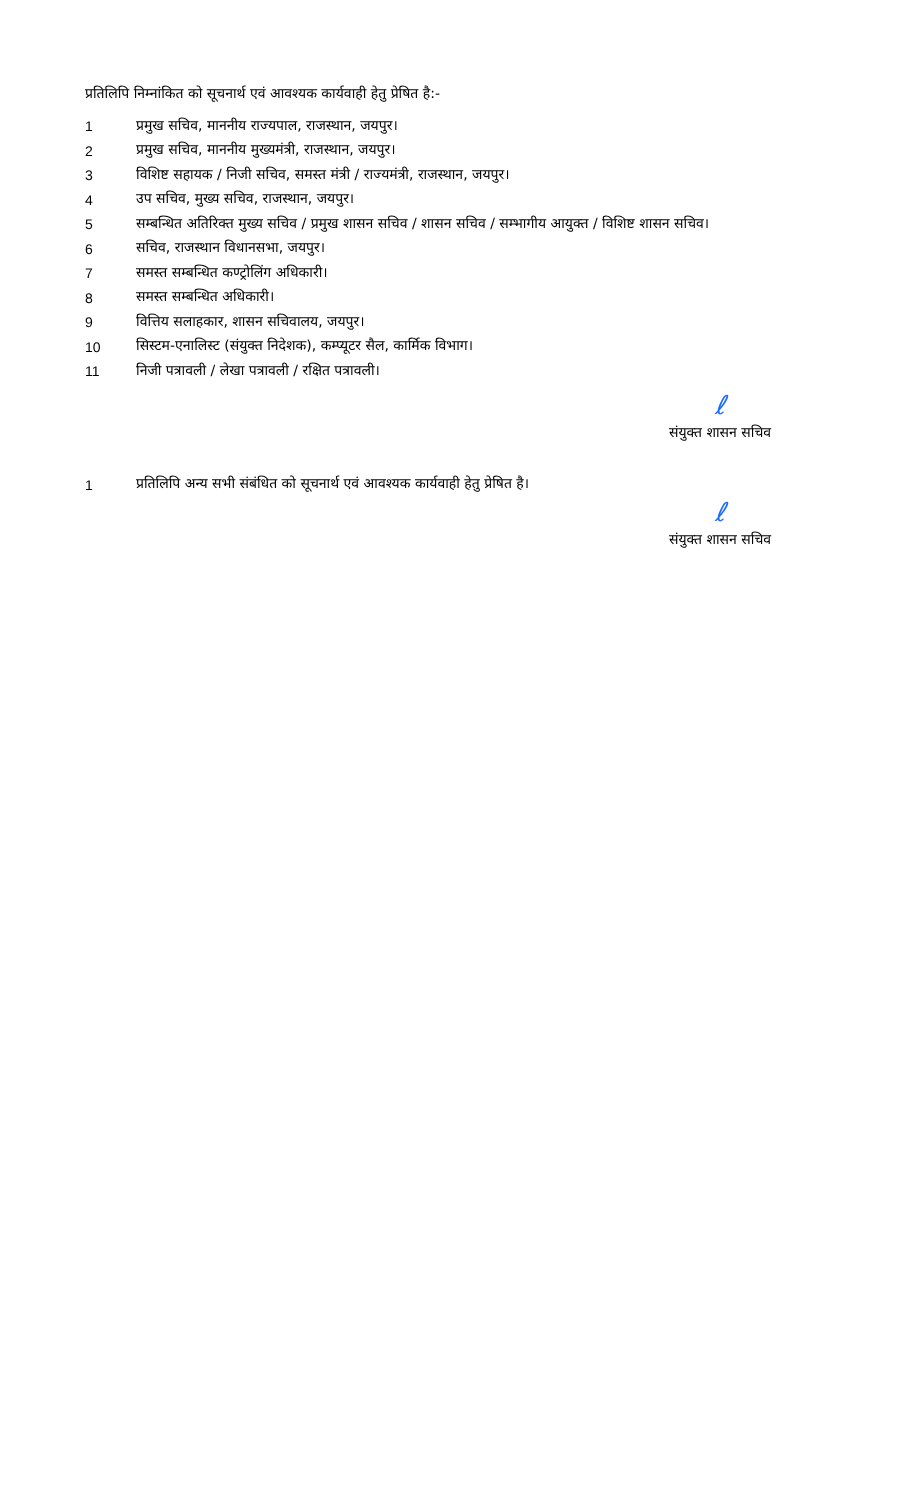प्रतिलिपि निम्नांकित को सूचनार्थ एवं आवश्यक कार्यवाही हेतु प्रेषित है:-
1 प्रमुख सचिव, माननीय राज्यपाल, राजस्थान, जयपुर।
2 प्रमुख सचिव, माननीय मुख्यमंत्री, राजस्थान, जयपुर।
3 विशिष्ट सहायक / निजी सचिव, समस्त मंत्री / राज्यमंत्री, राजस्थान, जयपुर।
4 उप सचिव, मुख्य सचिव, राजस्थान, जयपुर।
5 सम्बन्धित अतिरिक्त मुख्य सचिव / प्रमुख शासन सचिव / शासन सचिव / सम्भागीय आयुक्त / विशिष्ट शासन सचिव।
6 सचिव, राजस्थान विधानसभा, जयपुर।
7 समस्त सम्बन्धित कण्ट्रोलिंग अधिकारी।
8 समस्त सम्बन्धित अधिकारी।
9 वित्तिय सलाहकार, शासन सचिवालय, जयपुर।
10 सिस्टम-एनालिस्ट (संयुक्त निदेशक), कम्प्यूटर सैल, कार्मिक विभाग।
11 निजी पत्रावली / लेखा पत्रावली / रक्षित पत्रावली।
ℓ
संयुक्त शासन सचिव
1 प्रतिलिपि अन्य सभी संबंधित को सूचनार्थ एवं आवश्यक कार्यवाही हेतु प्रेषित है।
ℓ
संयुक्त शासन सचिव